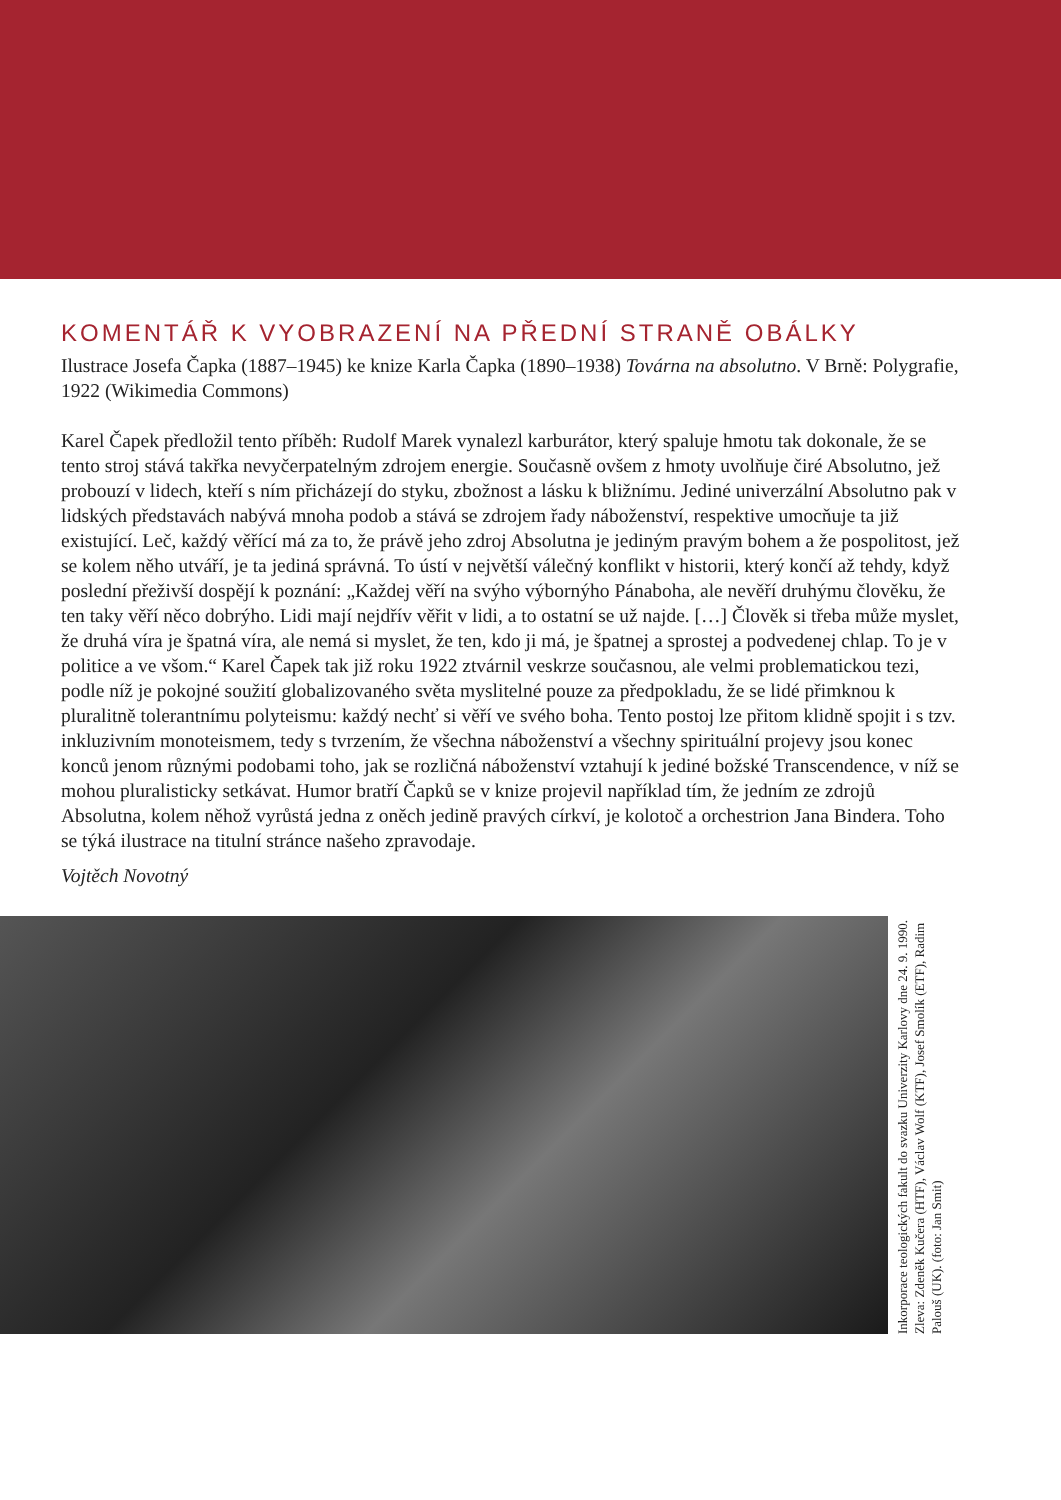KOMENTÁŘ K VYOBRAZENÍ NA PŘEDNÍ STRANĚ OBÁLKY
Ilustrace Josefa Čapka (1887–1945) ke knize Karla Čapka (1890–1938) Továrna na absolutno. V Brně: Polygrafie, 1922 (Wikimedia Commons)
Karel Čapek předložil tento příběh: Rudolf Marek vynalezl karburátor, který spaluje hmotu tak dokonale, že se tento stroj stává takřka nevyčerpatelným zdrojem energie. Současně ovšem z hmoty uvolňuje čiré Absolutno, jež probouzí v lidech, kteří s ním přicházejí do styku, zbožnost a lásku k bližnímu. Jediné univerzální Absolutno pak v lidských představách nabývá mnoha podob a stává se zdrojem řady náboženství, respektive umocňuje ta již existující. Leč, každý věřící má za to, že právě jeho zdroj Absolutna je jediným pravým bohem a že pospolitost, jež se kolem něho utváří, je ta jediná správná. To ústí v největší válečný konflikt v historii, který končí až tehdy, když poslední přeživší dospějí k poznání: „Každej věří na svýho výbornýho Pánaboha, ale nevěří druhýmu člověku, že ten taky věří něco dobrýho. Lidi mají nejdřív věřit v lidi, a to ostatní se už najde. […] Člověk si třeba může myslet, že druhá víra je špatná víra, ale nemá si myslet, že ten, kdo ji má, je špatnej a sprostej a podvedenej chlap. To je v politice a ve všom.“ Karel Čapek tak již roku 1922 ztvárnil veskrze současnou, ale velmi problematickou tezi, podle níž je pokojné soužití globalizovaného světa myslitelné pouze za předpokladu, že se lidé přimknou k pluralitně tolerantnímu polyteismu: každý nechť si věří ve svého boha. Tento postoj lze přitom klidně spojit i s tzv. inkluzivním monoteismem, tedy s tvrzením, že všechna náboženství a všechny spirituální projevy jsou konec konců jenom různými podobami toho, jak se rozličná náboženství vztahují k jediné božské Transcendence, v níž se mohou pluralisticky setkávat. Humor bratří Čapků se v knize projevil například tím, že jedním ze zdrojů Absolutna, kolem něhož vyrůstá jedna z oněch jedině pravých církví, je kolotoč a orchestrion Jana Bindera. Toho se týká ilustrace na titulní stránce našeho zpravodaje.
Vojtěch Novotný
Inkorporace teologických fakult do svazku Univerzity Karlovy dne 24. 9. 1990. Zleva: Zdeněk Kučera (HTF), Václav Wolf (KTF), Josef Smolík (ETF), Radim Palouš (UK). (foto: Jan Smit)